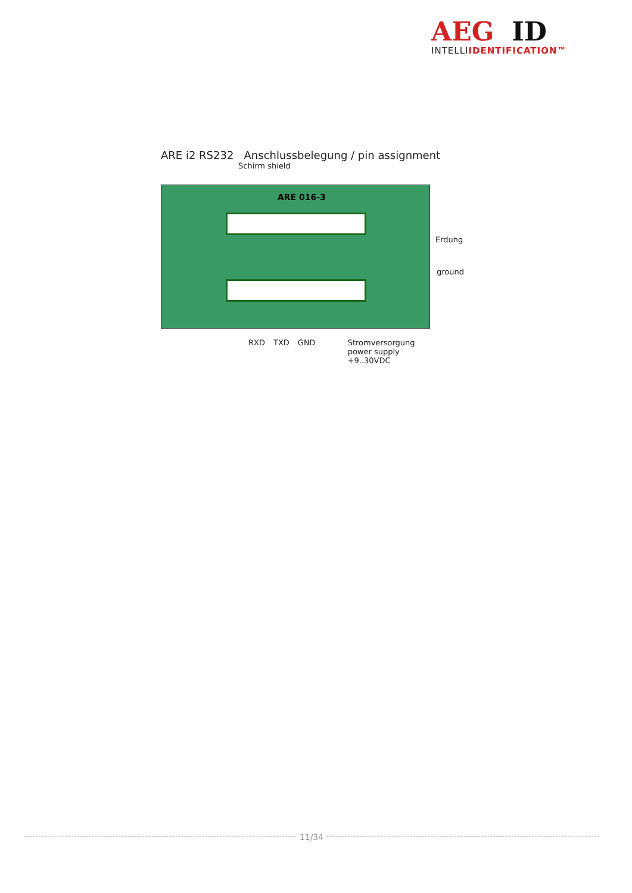AEG ID
INTELLIIDENTIFICATION™
ARE i2 RS232 Anschlussbelegung / pin assignment
Schirm shield
ARE 016-3
Erdung
ground
RXD TXD GND Stromversorgung
power supply
+9..30VDC
11/34